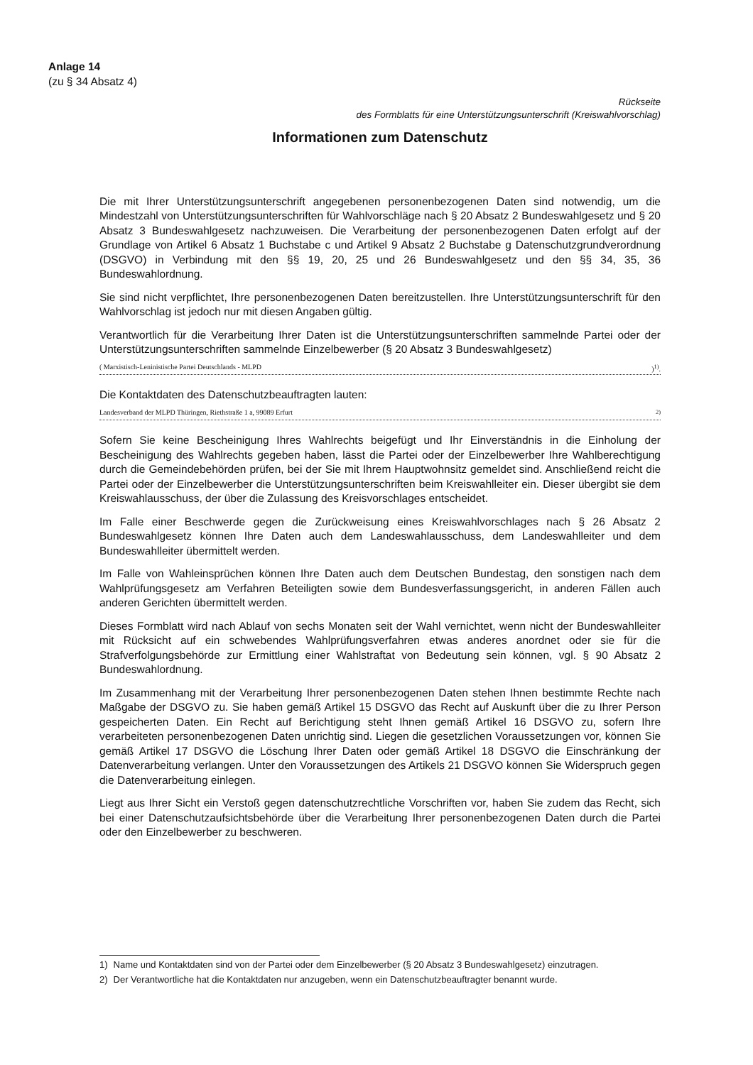Anlage 14
(zu § 34 Absatz 4)
Rückseite
des Formblatts für eine Unterstützungsunterschrift (Kreiswahlvorschlag)
Informationen zum Datenschutz
Die mit Ihrer Unterstützungsunterschrift angegebenen personenbezogenen Daten sind notwendig, um die Mindestzahl von Unterstützungsunterschriften für Wahlvorschläge nach § 20 Absatz 2 Bundeswahlgesetz und § 20 Absatz 3 Bundeswahlgesetz nachzuweisen. Die Verarbeitung der personenbezogenen Daten erfolgt auf der Grundlage von Artikel 6 Absatz 1 Buchstabe c und Artikel 9 Absatz 2 Buchstabe g Datenschutzgrundverordnung (DSGVO) in Verbindung mit den §§ 19, 20, 25 und 26 Bundeswahlgesetz und den §§ 34, 35, 36 Bundeswahlordnung.
Sie sind nicht verpflichtet, Ihre personenbezogenen Daten bereitzustellen. Ihre Unterstützungsunterschrift für den Wahlvorschlag ist jedoch nur mit diesen Angaben gültig.
Verantwortlich für die Verarbeitung Ihrer Daten ist die Unterstützungsunterschriften sammelnde Partei oder der Unterstützungsunterschriften sammelnde Einzelbewerber (§ 20 Absatz 3 Bundeswahlgesetz)
( Marxistisch-Leninistische Partei Deutschlands - MLPD )<sup>1)</sup>.
Die Kontaktdaten des Datenschutzbeauftragten lauten:
Landesverband der MLPD Thüringen, Riethstraße 1 a, 99089 Erfurt <sup>2)</sup>
Sofern Sie keine Bescheinigung Ihres Wahlrechts beigefügt und Ihr Einverständnis in die Einholung der Bescheinigung des Wahlrechts gegeben haben, lässt die Partei oder der Einzelbewerber Ihre Wahlberechtigung durch die Gemeindebehörden prüfen, bei der Sie mit Ihrem Hauptwohnsitz gemeldet sind. Anschließend reicht die Partei oder der Einzelbewerber die Unterstützungsunterschriften beim Kreiswahlleiter ein. Dieser übergibt sie dem Kreiswahlausschuss, der über die Zulassung des Kreisvorschlages entscheidet.
Im Falle einer Beschwerde gegen die Zurückweisung eines Kreiswahlvorschlages nach § 26 Absatz 2 Bundeswahlgesetz können Ihre Daten auch dem Landeswahlausschuss, dem Landeswahlleiter und dem Bundeswahlleiter übermittelt werden.
Im Falle von Wahleinsprüchen können Ihre Daten auch dem Deutschen Bundestag, den sonstigen nach dem Wahlprüfungsgesetz am Verfahren Beteiligten sowie dem Bundesverfassungsgericht, in anderen Fällen auch anderen Gerichten übermittelt werden.
Dieses Formblatt wird nach Ablauf von sechs Monaten seit der Wahl vernichtet, wenn nicht der Bundeswahlleiter mit Rücksicht auf ein schwebendes Wahlprüfungsverfahren etwas anderes anordnet oder sie für die Strafverfolgungsbehörde zur Ermittlung einer Wahlstraftat von Bedeutung sein können, vgl. § 90 Absatz 2 Bundeswahlordnung.
Im Zusammenhang mit der Verarbeitung Ihrer personenbezogenen Daten stehen Ihnen bestimmte Rechte nach Maßgabe der DSGVO zu. Sie haben gemäß Artikel 15 DSGVO das Recht auf Auskunft über die zu Ihrer Person gespeicherten Daten. Ein Recht auf Berichtigung steht Ihnen gemäß Artikel 16 DSGVO zu, sofern Ihre verarbeiteten personenbezogenen Daten unrichtig sind. Liegen die gesetzlichen Voraussetzungen vor, können Sie gemäß Artikel 17 DSGVO die Löschung Ihrer Daten oder gemäß Artikel 18 DSGVO die Einschränkung der Datenverarbeitung verlangen. Unter den Voraussetzungen des Artikels 21 DSGVO können Sie Widerspruch gegen die Datenverarbeitung einlegen.
Liegt aus Ihrer Sicht ein Verstoß gegen datenschutzrechtliche Vorschriften vor, haben Sie zudem das Recht, sich bei einer Datenschutzaufsichtsbehörde über die Verarbeitung Ihrer personenbezogenen Daten durch die Partei oder den Einzelbewerber zu beschweren.
1) Name und Kontaktdaten sind von der Partei oder dem Einzelbewerber (§ 20 Absatz 3 Bundeswahlgesetz) einzutragen.
2) Der Verantwortliche hat die Kontaktdaten nur anzugeben, wenn ein Datenschutzbeauftragter benannt wurde.